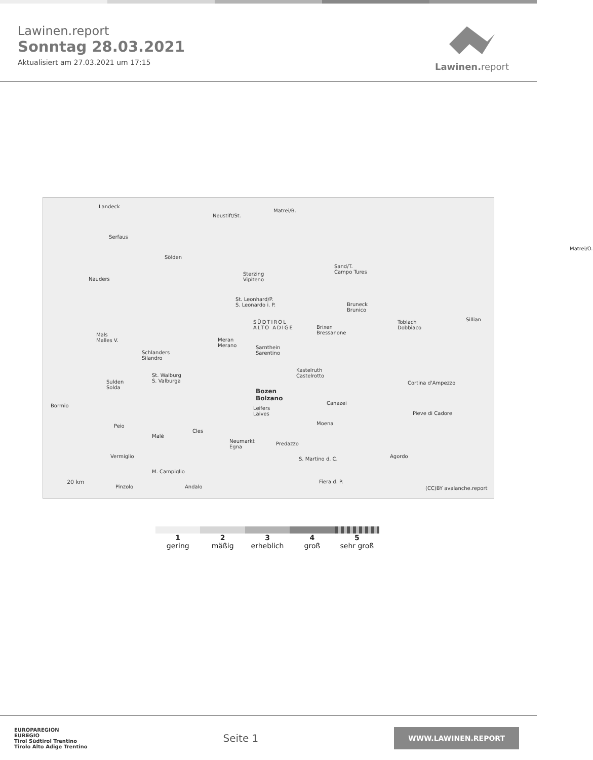Lawinen.report
Sonntag 28.03.2021
Aktualisiert am 27.03.2021 um 17:15
Lawinen. report
Landeck
Neustift/St.
Matrei/B.
Serfaus
Sölden
Nauders
Matrei/O.
Sterzing
Vipiteno
Sand/T.
Campo Tures
St. Leonhard/P.
S. Leonardo i. P. Bruneck
Brunico
SÜDTIROL
ALTO ADIGE Brixen
Bressanone
Toblach
Dobbiaco
Sillian
Mals
Malles V. Meran
Merano
Schlanders
Silandro
Sarnthein
Sarentino
Kastelruth
Castelrotto
Cortina d'Ampezzo
St. Walburg
S. Valburga Sulden
Solda Bozen
Bolzano
Bormio Canazei
Pieve di Cadore
Leifers
Laives
Peio Moena
Malè
Cles
Neumarkt
Egna
Predazzo
Vermiglio Agordo S. Martino d. C.
M. Campiglio
Fiera d. P. 20 km
Pinzolo Andalo (CC)BY avalanche.report
1
gering
2
mäßig
3
erheblich
4
groß
5
sehr groß
EUROPAREGION
EUREGIO
Tirol Südtirol Trentino
Tirolo Alto Adige Trentino
Seite 1
WWW.LAWINEN.REPORT